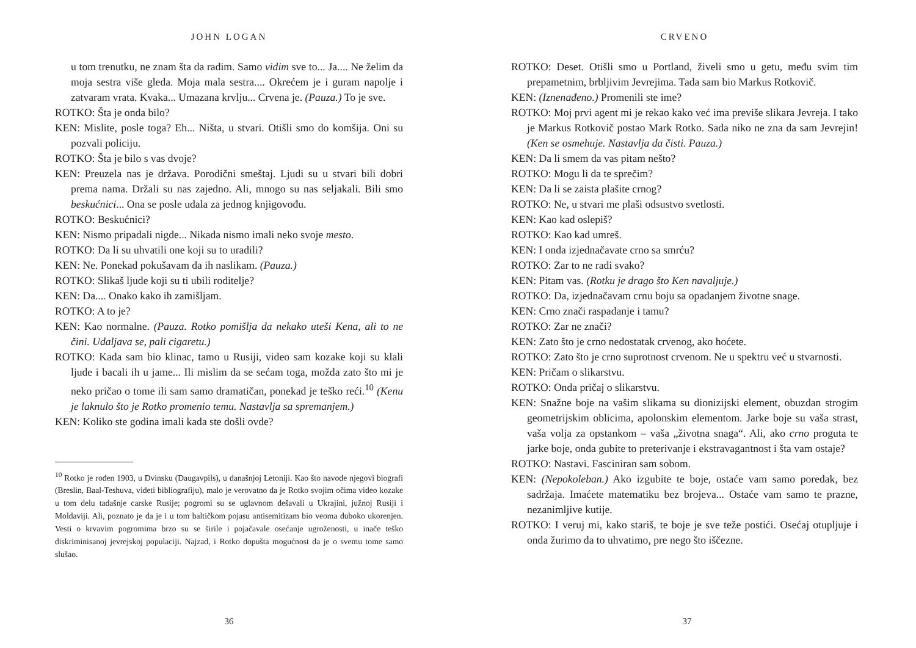JOHN LOGAN
u tom trenutku, ne znam šta da radim. Samo vidim sve to... Ja.... Ne želim da moja sestra više gleda. Moja mala sestra.... Okrećem je i guram napolje i zatvaram vrata. Kvaka... Umazana krvlju... Crvena je. (Pauza.) To je sve.
ROTKO: Šta je onda bilo?
KEN: Mislite, posle toga? Eh... Ništa, u stvari. Otišli smo do komšija. Oni su pozvali policiju.
ROTKO: Šta je bilo s vas dvoje?
KEN: Preuzela nas je država. Porodični smeštaj. Ljudi su u stvari bili dobri prema nama. Držali su nas zajedno. Ali, mnogo su nas seljakali. Bili smo beskućnici... Ona se posle udala za jednog knjigovođu.
ROTKO: Beskućnici?
KEN: Nismo pripadali nigde... Nikada nismo imali neko svoje mesto.
ROTKO: Da li su uhvatili one koji su to uradili?
KEN: Ne. Ponekad pokušavam da ih naslikam. (Pauza.)
ROTKO: Slikaš ljude koji su ti ubili roditelje?
KEN: Da.... Onako kako ih zamišljam.
ROTKO: A to je?
KEN: Kao normalne. (Pauza. Rotko pomišlja da nekako uteši Kena, ali to ne čini. Udaljava se, pali cigaretu.)
ROTKO: Kada sam bio klinac, tamo u Rusiji, video sam kozake koji su klali ljude i bacali ih u jame... Ili mislim da se sećam toga, možda zato što mi je neko pričao o tome ili sam samo dramatičan, ponekad je teško reći.<sup>10</sup> (Kenu je laknulo što je Rotko promenio temu. Nastavlja sa spremanjem.)
KEN: Koliko ste godina imali kada ste došli ovde?
<sup>10</sup> Rotko je rođen 1903, u Dvinsku (Daugavpils), u današnjoj Letoniji. Kao što navode njegovi biografi (Breslin, Baal-Teshuva, videti bibliografiju), malo je verovatno da je Rotko svojim očima video kozake u tom delu tadašnje carske Rusije; pogromi su se uglavnom dešavali u Ukrajini, južnoj Rusiji i Moldaviji. Ali, poznato je da je i u tom baltičkom pojasu antisemitizam bio veoma duboko ukorenjen. Vesti o krvavim pogromima brzo su se širile i pojačavale osećanje ugroženosti, u inače teško diskriminisanoj jevrejskoj populaciji. Najzad, i Rotko dopušta mogućnost da je o svemu tome samo slušao.
36
CRVENO
ROTKO: Deset. Otišli smo u Portland, živeli smo u getu, među svim tim prepametnim, brbljivim Jevrejima. Tada sam bio Markus Rotkovič.
KEN: (Iznenađeno.) Promenili ste ime?
ROTKO: Moj prvi agent mi je rekao kako već ima previše slikara Jevreja. I tako je Markus Rotkovič postao Mark Rotko. Sada niko ne zna da sam Jevrejin! (Ken se osmehuje. Nastavlja da čisti. Pauza.)
KEN: Da li smem da vas pitam nešto?
ROTKO: Mogu li da te sprečim?
KEN: Da li se zaista plašite crnog?
ROTKO: Ne, u stvari me plaši odsustvo svetlosti.
KEN: Kao kad oslepiš?
ROTKO: Kao kad umreš.
KEN: I onda izjednačavate crno sa smrću?
ROTKO: Zar to ne radi svako?
KEN: Pitam vas. (Rotku je drago što Ken navaljuje.)
ROTKO: Da, izjednačavam crnu boju sa opadanjem životne snage.
KEN: Crno znači raspadanje i tamu?
ROTKO: Zar ne znači?
KEN: Zato što je crno nedostatak crvenog, ako hoćete.
ROTKO: Zato što je crno suprotnost crvenom. Ne u spektru već u stvarnosti.
KEN: Pričam o slikarstvu.
ROTKO: Onda pričaj o slikarstvu.
KEN: Snažne boje na vašim slikama su dionizijski element, obuzdan strogim geometrijskim oblicima, apolonskim elementom. Jarke boje su vaša strast, vaša volja za opstankom – vaša „životna snaga“. Ali, ako crno proguta te jarke boje, onda gubite to preterivanje i ekstravagantnost i šta vam ostaje?
ROTKO: Nastavi. Fasciniran sam sobom.
KEN: (Nepokoleban.) Ako izgubite te boje, ostaće vam samo poredak, bez sadržaja. Imaćete matematiku bez brojeva... Ostaće vam samo te prazne, nezanimljive kutije.
ROTKO: I veruj mi, kako stariš, te boje je sve teže postići. Osećaj otupljuje i onda žurimo da to uhvatimo, pre nego što iščezne.
37